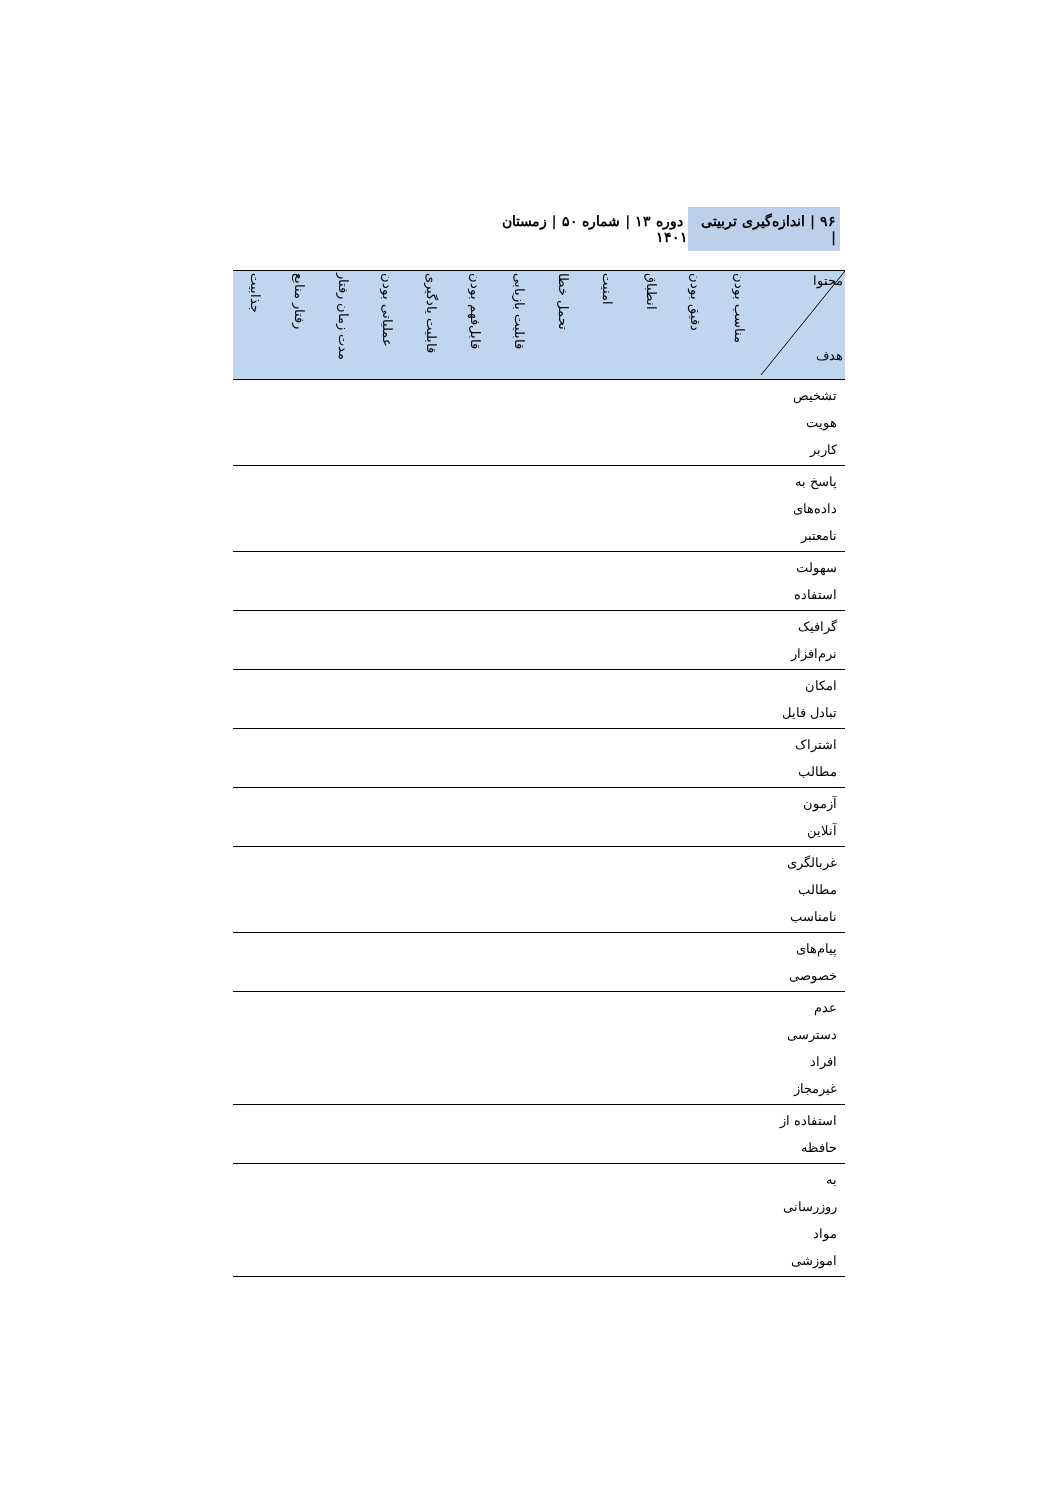۹۶ | اندازه‌گیری تربیتی | دوره ۱۳ | شماره ۵۰ | زمستان ۱۴۰۱
| محتوا هدف | مناسب بودن | دقیق بودن | انطباق | امنیت | تحمل خطا | قابلیت بازیابی | قابل‌فهم بودن | قابلیت یادگیری | عملیاتی بودن | مدت زمان رفتار | رفتار منابع | جذابیت |
| --- | --- | --- | --- | --- | --- | --- | --- | --- | --- | --- | --- | --- |
| تشخیص هویت کاربر | | | | | | | | | | | | |
| پاسخ به داده‌های نامعتبر | | | | | | | | | | | | |
| سهولت استفاده | | | | | | | | | | | | |
| گرافیک نرم‌افزار | | | | | | | | | | | | |
| امکان تبادل فایل | | | | | | | | | | | | |
| اشتراک مطالب | | | | | | | | | | | | |
| آزمون آنلاین | | | | | | | | | | | | |
| غربالگری مطالب نامناسب | | | | | | | | | | | | |
| پیام‌های خصوصی | | | | | | | | | | | | |
| عدم دسترسی افراد غیرمجاز | | | | | | | | | | | | |
| استفاده از حافظه | | | | | | | | | | | | |
| به روزرسانی مواد اموزشی | | | | | | | | | | | | |